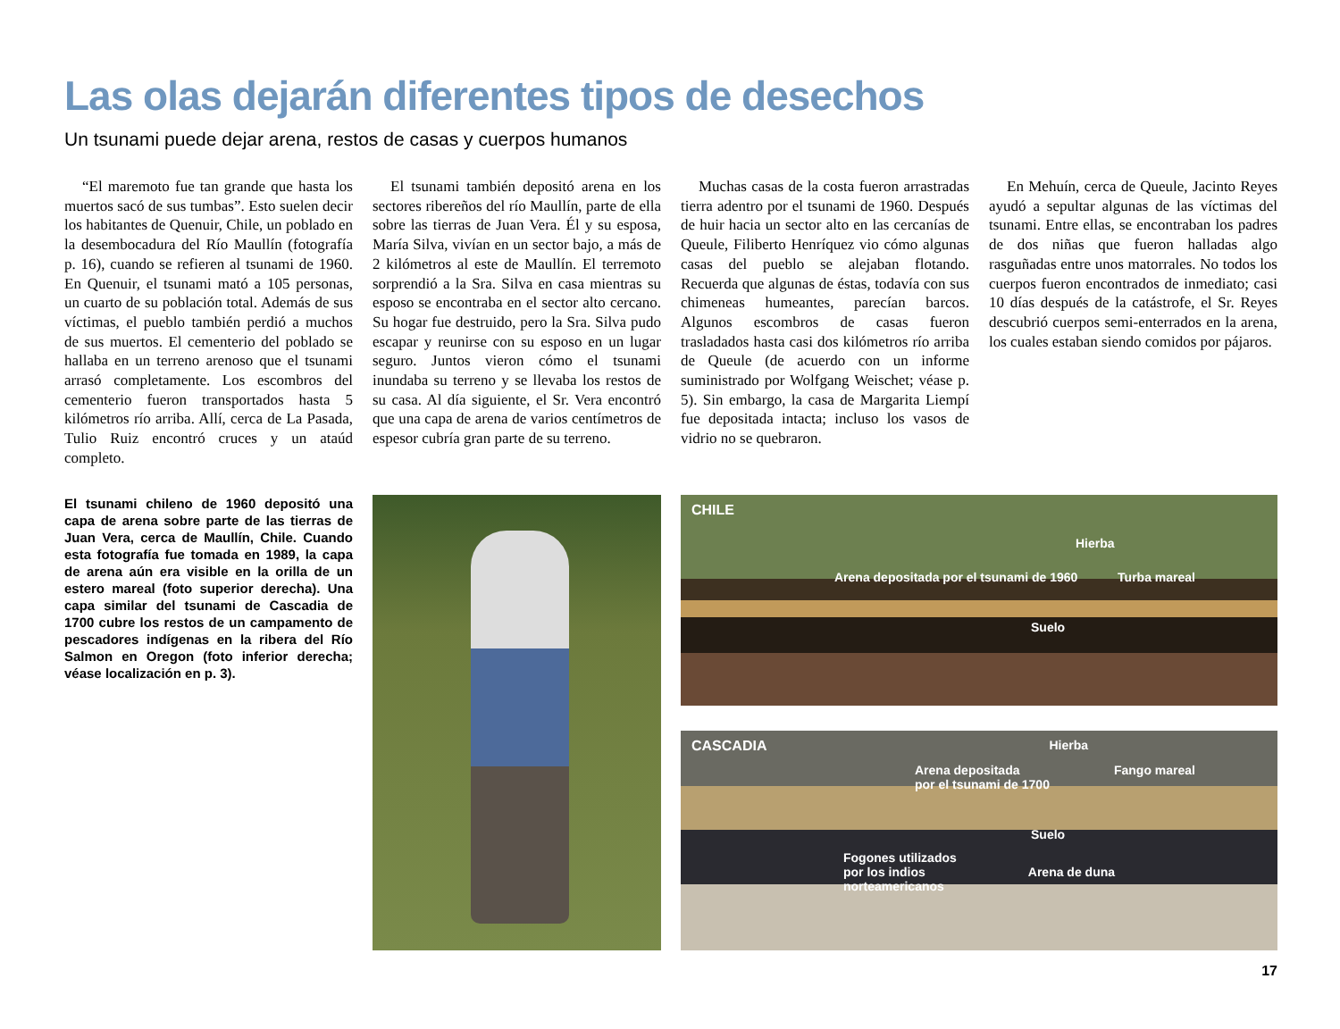Las olas dejarán diferentes tipos de desechos
Un tsunami puede dejar arena, restos de casas y cuerpos humanos
“El maremoto fue tan grande que hasta los muertos sacó de sus tumbas”. Esto suelen decir los habitantes de Quenuir, Chile, un poblado en la desembocadura del Río Maullín (fotografía p. 16), cuando se refieren al tsunami de 1960. En Quenuir, el tsunami mató a 105 personas, un cuarto de su población total. Además de sus víctimas, el pueblo también perdió a muchos de sus muertos. El cementerio del poblado se hallaba en un terreno arenoso que el tsunami arrasó completamente. Los escombros del cementerio fueron transportados hasta 5 kilómetros río arriba. Allí, cerca de La Pasada, Tulio Ruiz encontró cruces y un ataúd completo.
El tsunami también depositó arena en los sectores ribereños del río Maullín, parte de ella sobre las tierras de Juan Vera. Él y su esposa, María Silva, vivían en un sector bajo, a más de 2 kilómetros al este de Maullín. El terremoto sorprendió a la Sra. Silva en casa mientras su esposo se encontraba en el sector alto cercano. Su hogar fue destruido, pero la Sra. Silva pudo escapar y reunirse con su esposo en un lugar seguro. Juntos vieron cómo el tsunami inundaba su terreno y se llevaba los restos de su casa. Al día siguiente, el Sr. Vera encontró que una capa de arena de varios centímetros de espesor cubría gran parte de su terreno.
Muchas casas de la costa fueron arrastradas tierra adentro por el tsunami de 1960. Después de huir hacia un sector alto en las cercanías de Queule, Filiberto Henríquez vio cómo algunas casas del pueblo se alejaban flotando. Recuerda que algunas de éstas, todavía con sus chimeneas humeantes, parecían barcos. Algunos escombros de casas fueron trasladados hasta casi dos kilómetros río arriba de Queule (de acuerdo con un informe suministrado por Wolfgang Weischet; véase p. 5). Sin embargo, la casa de Margarita Liempí fue depositada intacta; incluso los vasos de vidrio no se quebraron.
En Mehuín, cerca de Queule, Jacinto Reyes ayudó a sepultar algunas de las víctimas del tsunami. Entre ellas, se encontraban los padres de dos niñas que fueron halladas algo rasguñadas entre unos matorrales. No todos los cuerpos fueron encontrados de inmediato; casi 10 días después de la catástrofe, el Sr. Reyes descubrió cuerpos semi-enterrados en la arena, los cuales estaban siendo comidos por pájaros.
El tsunami chileno de 1960 depositó una capa de arena sobre parte de las tierras de Juan Vera, cerca de Maullín, Chile. Cuando esta fotografía fue tomada en 1989, la capa de arena aún era visible en la orilla de un estero mareal (foto superior derecha). Una capa similar del tsunami de Cascadia de 1700 cubre los restos de un campamento de pescadores indígenas en la ribera del Río Salmon en Oregon (foto inferior derecha; véase localización en p. 3).
CHILE
Hierba
Arena depositada por el tsunami de 1960 Turba mareal
Suelo
CASCADIA Hierba
Arena depositada
por el tsunami de 1700 Fango mareal
Suelo
Fogones utilizados
por los indios
norteamericanos Arena de duna
17